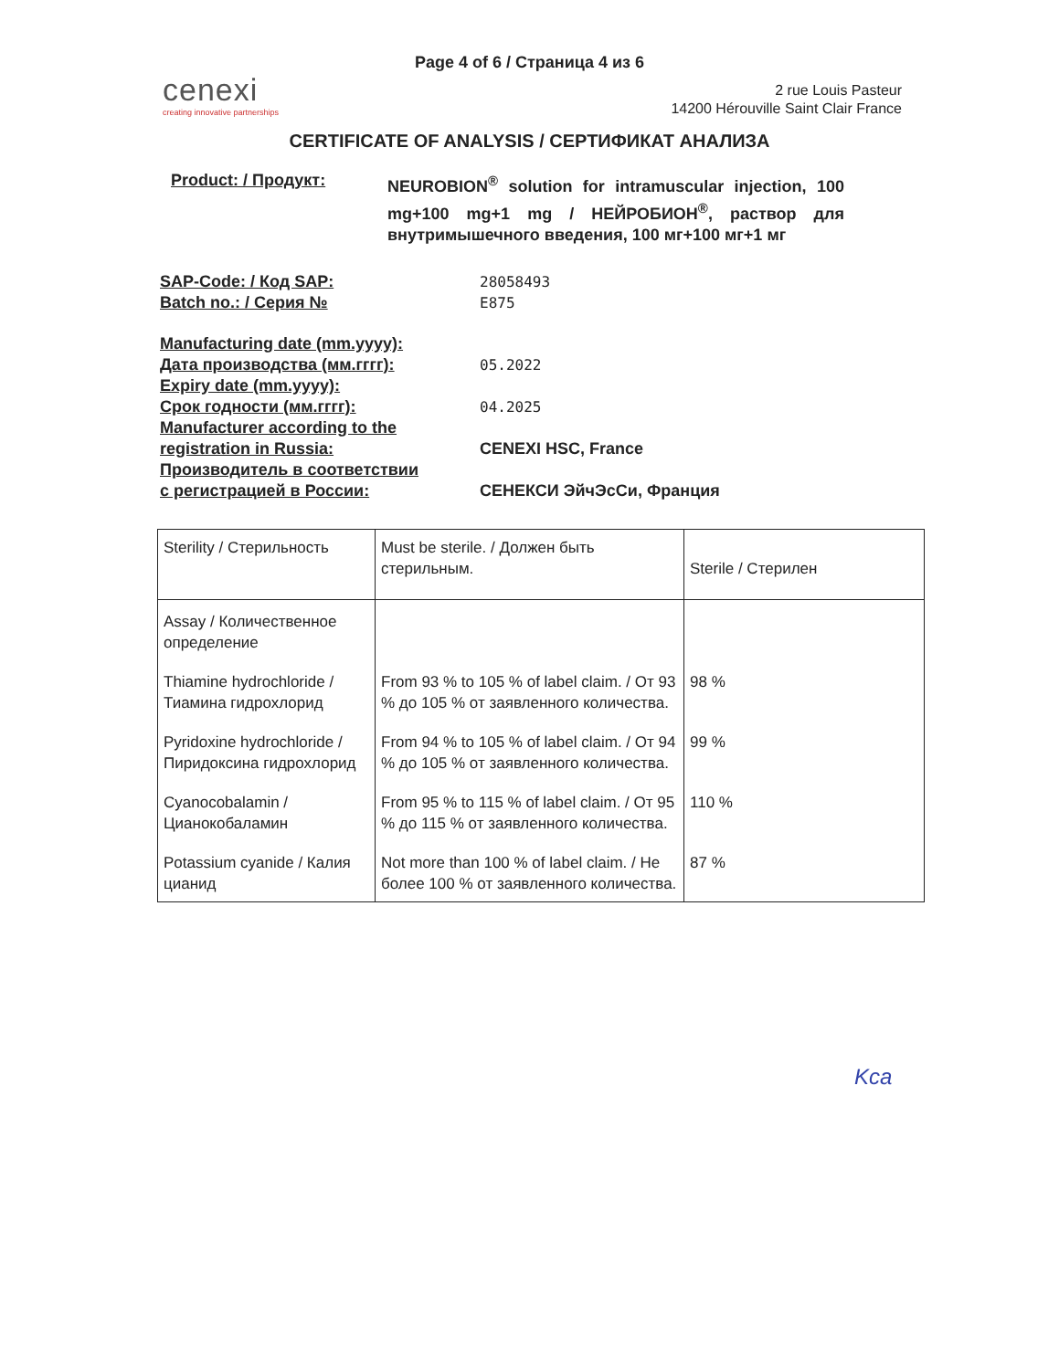Page 4 of 6 / Страница 4 из 6
cenexi
creating innovative partnerships
2 rue Louis Pasteur
14200 Hérouville Saint Clair France
CERTIFICATE OF ANALYSIS / СЕРТИФИКАТ АНАЛИЗА
Product: / Продукт: NEUROBION<sup>®</sup> solution for intramuscular injection, 100 mg+100 mg+1 mg / НЕЙРОБИОН<sup>®</sup>, раствор для внутримышечного введения, 100 мг+100 мг+1 мг
SAP-Code: / Код SAP:
Batch no.: / Серия №
28058493
E875
Manufacturing date (mm.yyyy):
Дата производства (мм.гггг):
Expiry date (mm.yyyy):
Срок годности (мм.гггг):
Manufacturer according to the
registration in Russia:
Производитель в соответствии
с регистрацией в России:
05.2022
04.2025
CENEXI HSC, France
СЕНЕКСИ ЭйчЭсСи, Франция
| Sterility / Стерильность | Must be sterile. / Должен быть стерильным. | Sterile / Стерилен |
| Assay / Количественное определение | | |
| Thiamine hydrochloride / Тиамина гидрохлорид | From 93 % to 105 % of label claim. / От 93 % до 105 % от заявленного количества. | 98 % |
| Pyridoxine hydrochloride / Пиридоксина гидрохлорид | From 94 % to 105 % of label claim. / От 94 % до 105 % от заявленного количества. | 99 % |
| Cyanocobalamin / Цианокобаламин | From 95 % to 115 % of label claim. / От 95 % до 115 % от заявленного количества. | 110 % |
| Potassium cyanide / Калия цианид | Not more than 100 % of label claim. / Не более 100 % от заявленного количества. | 87 % |
Kca